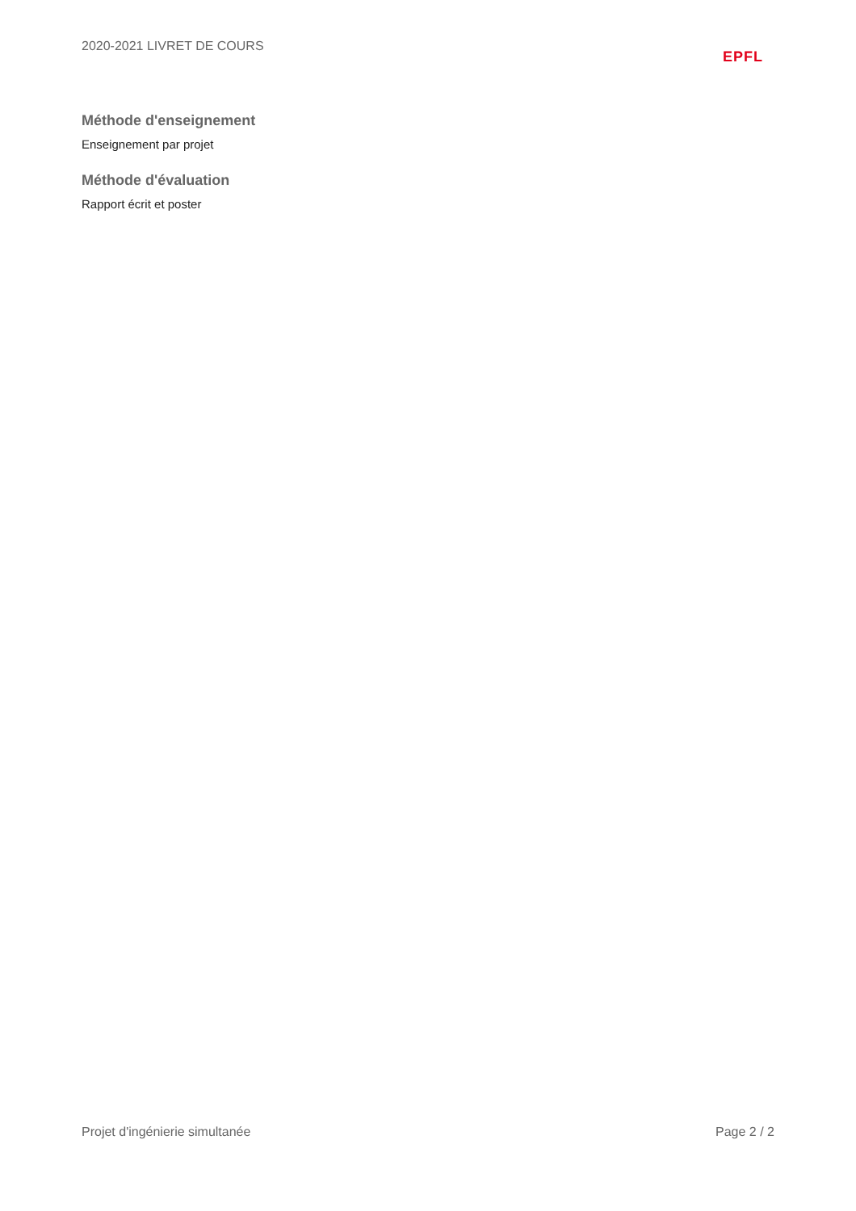2020-2021 LIVRET DE COURS
EPFL
Méthode d'enseignement
Enseignement par projet
Méthode d'évaluation
Rapport écrit et poster
Projet d'ingénierie simultanée Page 2 / 2